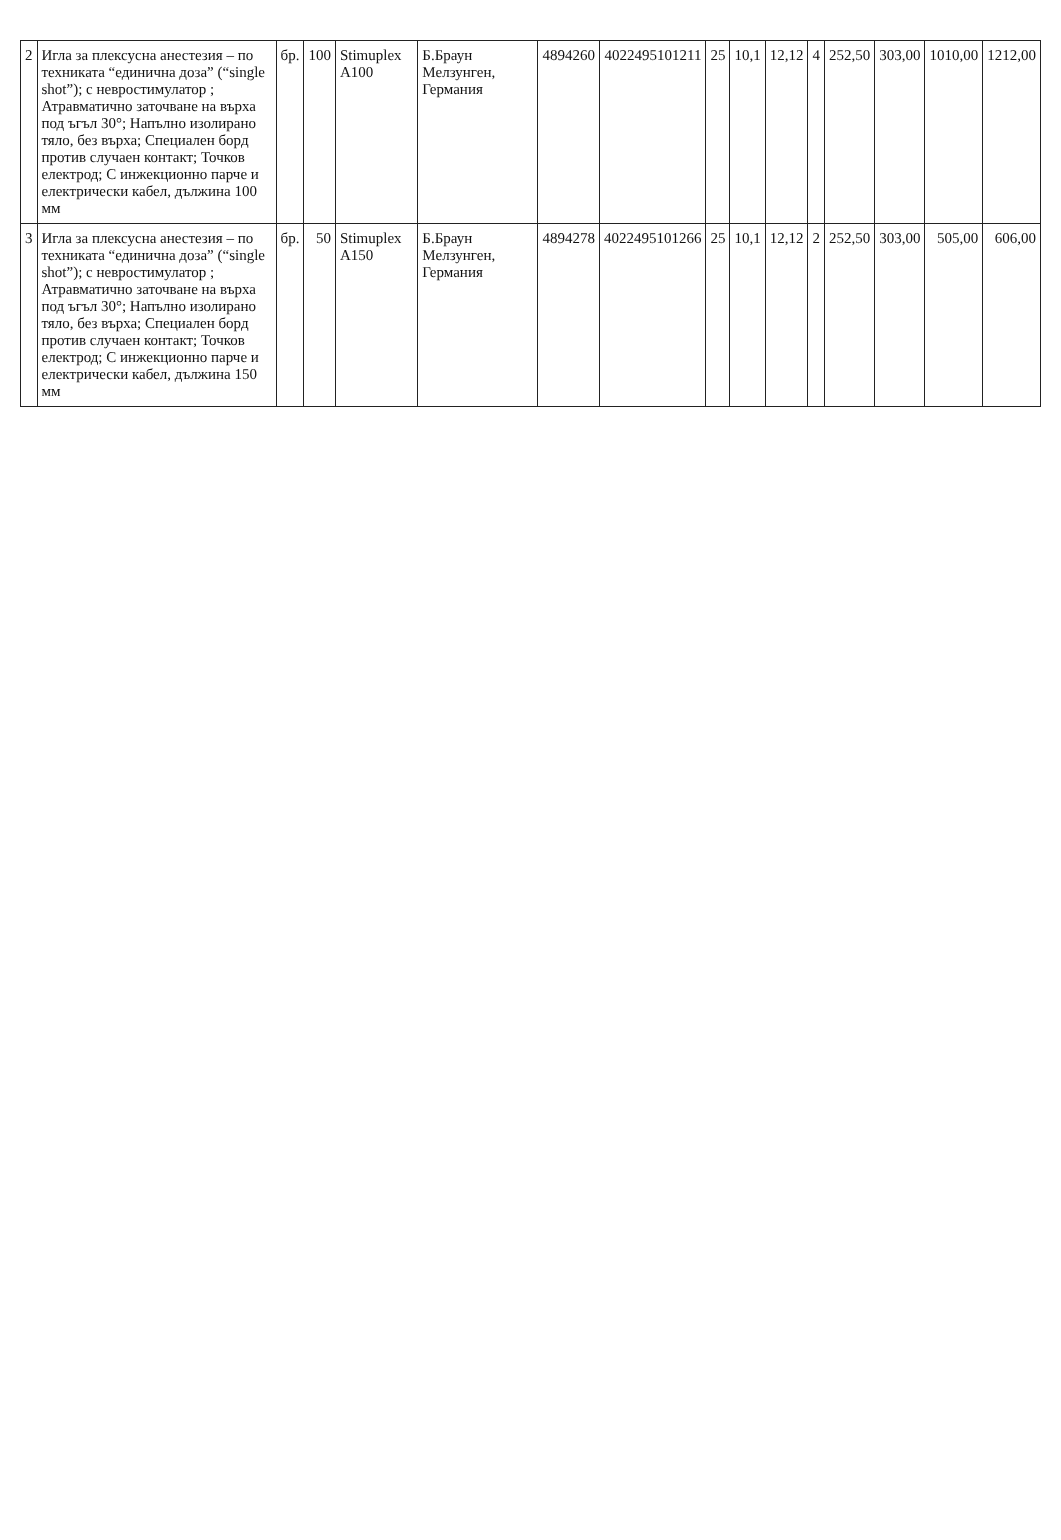| 2 | Игла за плексусна анестезия – по техниката “единична доза” (“single shot”); с невростимулатор ; Атравматично заточване на върха под ъгъл 30°; Напълно изолирано тяло, без върха; Специален борд против случаен контакт; Точков електрод; С инжекционно парче и електрически кабел, дължина 100 мм | бр. | 100 | Stimuplex A100 | Б.Браун Мелзунген, Германия | 4894260 | 4022495101211 | 25 | 10,1 | 12,12 | 4 | 252,50 | 303,00 | 1010,00 | 1212,00 |
| 3 | Игла за плексусна анестезия – по техниката “единична доза” (“single shot”); с невростимулатор ; Атравматично заточване на върха под ъгъл 30°; Напълно изолирано тяло, без върха; Специален борд против случаен контакт; Точков електрод; С инжекционно парче и електрически кабел, дължина 150 мм | бр. | 50 | Stimuplex A150 | Б.Браун Мелзунген, Германия | 4894278 | 4022495101266 | 25 | 10,1 | 12,12 | 2 | 252,50 | 303,00 | 505,00 | 606,00 |